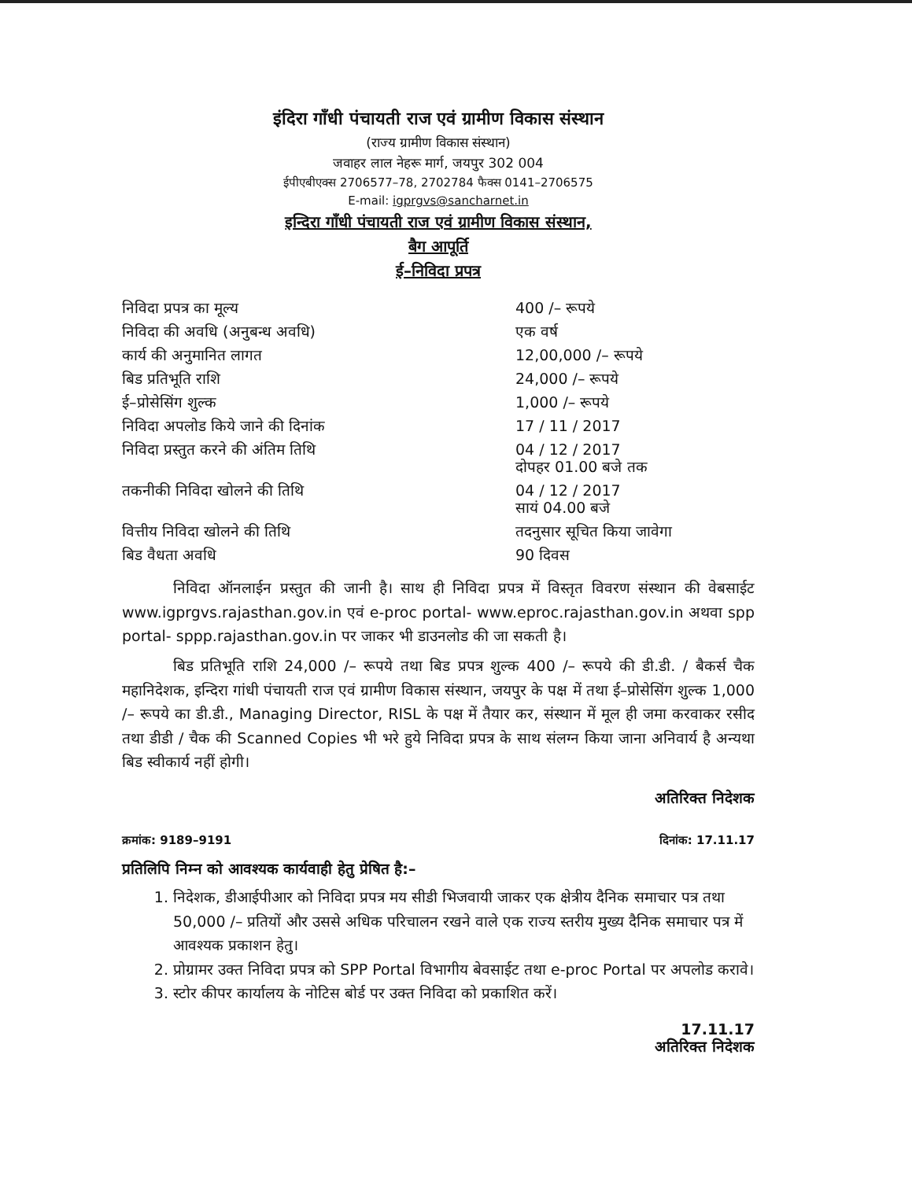इंदिरा गाँधी पंचायती राज एवं ग्रामीण विकास संस्थान
(राज्य ग्रामीण विकास संस्थान)
जवाहर लाल नेहरू मार्ग, जयपुर 302 004
ईपीएबीएक्स 2706577–78, 2702784 फैक्स 0141–2706575
E-mail: igprgvs@sancharnet.in
इन्दिरा गाँधी पंचायती राज एवं ग्रामीण विकास संस्थान,
बैग आपूर्ति
ई–निविदा प्रपत्र
| निविदा प्रपत्र का मूल्य | 400 /– रूपये |
| निविदा की अवधि (अनुबन्ध अवधि) | एक वर्ष |
| कार्य की अनुमानित लागत | 12,00,000 /– रूपये |
| बिड प्रतिभूति राशि | 24,000 /– रूपये |
| ई–प्रोसेसिंग शुल्क | 1,000 /– रूपये |
| निविदा अपलोड किये जाने की दिनांक | 17 / 11 / 2017 |
| निविदा प्रस्तुत करने की अंतिम तिथि | 04 / 12 / 2017 दोपहर 01.00 बजे तक |
| तकनीकी निविदा खोलने की तिथि | 04 / 12 / 2017 सायं 04.00 बजे |
| वित्तीय निविदा खोलने की तिथि | तदनुसार सूचित किया जावेगा |
| बिड वैधता अवधि | 90 दिवस |
निविदा ऑनलाईन प्रस्तुत की जानी है। साथ ही निविदा प्रपत्र में विस्तृत विवरण संस्थान की वेबसाईट www.igprgvs.rajasthan.gov.in एवं e-proc portal- www.eproc.rajasthan.gov.in अथवा spp portal- sppp.rajasthan.gov.in पर जाकर भी डाउनलोड की जा सकती है।
बिड प्रतिभूति राशि 24,000 /– रूपये तथा बिड प्रपत्र शुल्क 400 /– रूपये की डी.डी. / बैकर्स चैक महानिदेशक, इन्दिरा गांधी पंचायती राज एवं ग्रामीण विकास संस्थान, जयपुर के पक्ष में तथा ई–प्रोसेसिंग शुल्क 1,000 /– रूपये का डी.डी., Managing Director, RISL के पक्ष में तैयार कर, संस्थान में मूल ही जमा करवाकर रसीद तथा डीडी / चैक की Scanned Copies भी भरे हुये निविदा प्रपत्र के साथ संलग्न किया जाना अनिवार्य है अन्यथा बिड स्वीकार्य नहीं होगी।
अतिरिक्त निदेशक
क्रमांक: 9189–9191 दिनांक: 17.11.17
प्रतिलिपि निम्न को आवश्यक कार्यवाही हेतु प्रेषित है:–
1. निदेशक, डीआईपीआर को निविदा प्रपत्र मय सीडी भिजवायी जाकर एक क्षेत्रीय दैनिक समाचार पत्र तथा 50,000 /– प्रतियों और उससे अधिक परिचालन रखने वाले एक राज्य स्तरीय मुख्य दैनिक समाचार पत्र में आवश्यक प्रकाशन हेतु।
2. प्रोग्रामर उक्त निविदा प्रपत्र को SPP Portal विभागीय बेवसाईट तथा e-proc Portal पर अपलोड करावे।
3. स्टोर कीपर कार्यालय के नोटिस बोर्ड पर उक्त निविदा को प्रकाशित करें।
17.11.17
अतिरिक्त निदेशक